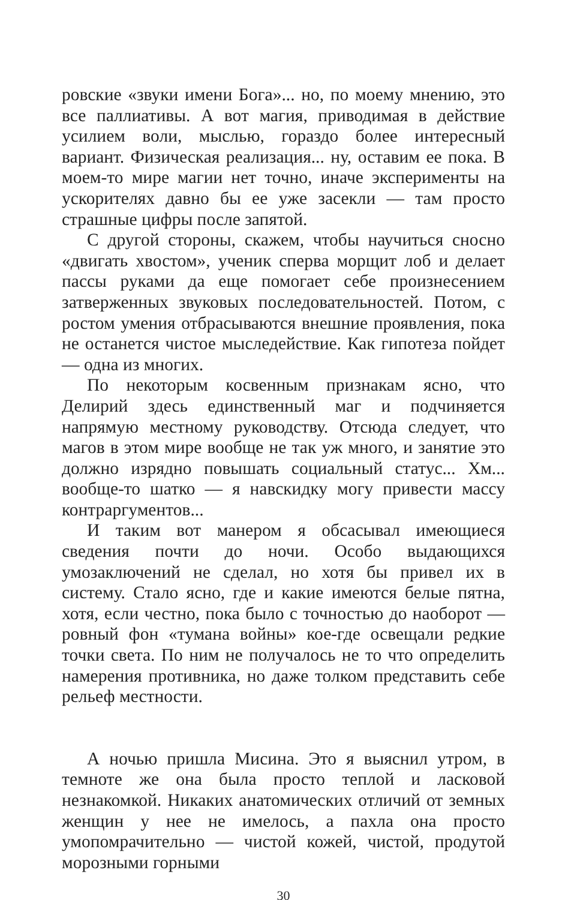ровские «звуки имени Бога»... но, по моему мнению, это все паллиативы. А вот магия, приводимая в действие усилием воли, мыслью, гораздо более интересный вариант. Физическая реализация... ну, оставим ее пока. В моем-то мире магии нет точно, иначе эксперименты на ускорителях давно бы ее уже засекли — там просто страшные цифры после запятой.
С другой стороны, скажем, чтобы научиться сносно «двигать хвостом», ученик сперва морщит лоб и делает пассы руками да еще помогает себе произнесением затверженных звуковых последовательностей. Потом, с ростом умения отбрасываются внешние проявления, пока не останется чистое мыследействие. Как гипотеза пойдет — одна из многих.
По некоторым косвенным признакам ясно, что Делирий здесь единственный маг и подчиняется напрямую местному руководству. Отсюда следует, что магов в этом мире вообще не так уж много, и занятие это должно изрядно повышать социальный статус... Хм... вообще-то шатко — я навскидку могу привести массу контраргументов...
И таким вот манером я обсасывал имеющиеся сведения почти до ночи. Особо выдающихся умозаключений не сделал, но хотя бы привел их в систему. Стало ясно, где и какие имеются белые пятна, хотя, если честно, пока было с точностью до наоборот — ровный фон «тумана войны» кое-где освещали редкие точки света. По ним не получалось не то что определить намерения противника, но даже толком представить себе рельеф местности.
А ночью пришла Мисина. Это я выяснил утром, в темноте же она была просто теплой и ласковой незнакомкой. Никаких анатомических отличий от земных женщин у нее не имелось, а пахла она просто умопомрачительно — чистой кожей, чистой, продутой морозными горными
30